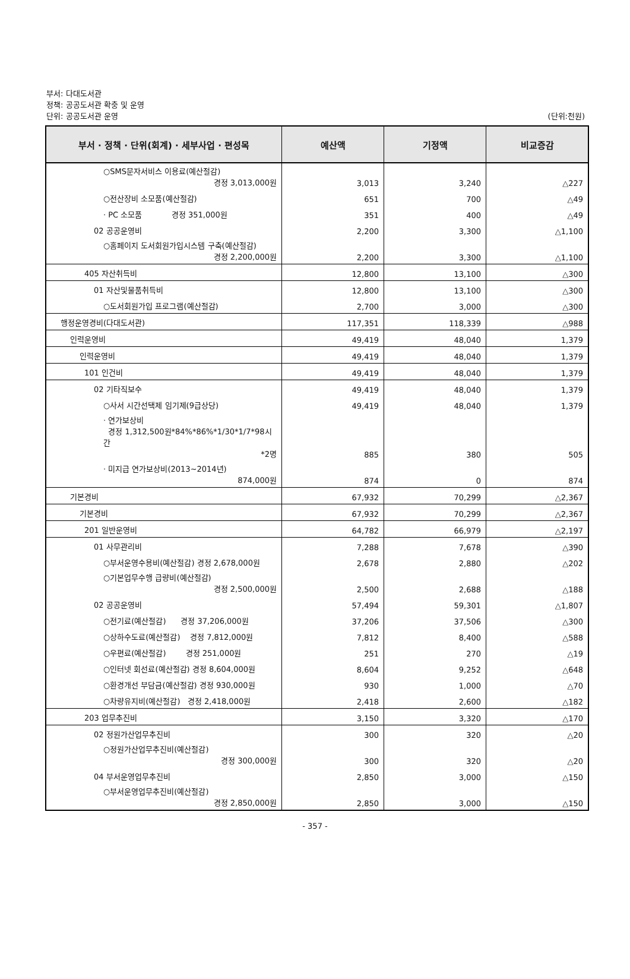부서: 다대도서관
정책: 공공도서관 확충 및 운영
단위: 공공도서관 운영
(단위:천원)
| 부서 · 정책 · 단위(회계) · 세부사업 · 편성목 | 예산액 | 기정액 | 비교증감 |
| --- | --- | --- | --- |
| ○SMS문자서비스 이용료(예산절감) 경정 3,013,000원 | 3,013 | 3,240 | △227 |
| ○전산장비 소모품(예산절감) | 651 | 700 | △49 |
| · PC 소모품 경정 351,000원 | 351 | 400 | △49 |
| 02 공공운영비 | 2,200 | 3,300 | △1,100 |
| ○홈페이지 도서회원가입시스템 구축(예산절감) 경정 2,200,000원 | 2,200 | 3,300 | △1,100 |
| 405 자산취득비 | 12,800 | 13,100 | △300 |
| 01 자산및물품취득비 | 12,800 | 13,100 | △300 |
| ○도서회원가입 프로그램(예산절감) | 2,700 | 3,000 | △300 |
| 행정운영경비(다대도서관) | 117,351 | 118,339 | △988 |
| 인력운영비 | 49,419 | 48,040 | 1,379 |
| 인력운영비 | 49,419 | 48,040 | 1,379 |
| 101 인건비 | 49,419 | 48,040 | 1,379 |
| 02 기타직보수 | 49,419 | 48,040 | 1,379 |
| ○사서 시간선택제 임기제(9급상당) | 49,419 | 48,040 | 1,379 |
| · 연가보상비 경정 1,312,500원*84%*86%*1/30*1/7*98시간 *2명 | 885 | 380 | 505 |
| · 미지급 연가보상비(2013~2014년) 874,000원 | 874 | 0 | 874 |
| 기본경비 | 67,932 | 70,299 | △2,367 |
| 기본경비 | 67,932 | 70,299 | △2,367 |
| 201 일반운영비 | 64,782 | 66,979 | △2,197 |
| 01 사무관리비 | 7,288 | 7,678 | △390 |
| ○부서운영수용비(예산절감) 경정 2,678,000원 | 2,678 | 2,880 | △202 |
| ○기본업무수행 급량비(예산절감) 경정 2,500,000원 | 2,500 | 2,688 | △188 |
| 02 공공운영비 | 57,494 | 59,301 | △1,807 |
| ○전기료(예산절감) 경정 37,206,000원 | 37,206 | 37,506 | △300 |
| ○상하수도료(예산절감) 경정 7,812,000원 | 7,812 | 8,400 | △588 |
| ○우편료(예산절감) 경정 251,000원 | 251 | 270 | △19 |
| ○인터넷 회선료(예산절감) 경정 8,604,000원 | 8,604 | 9,252 | △648 |
| ○환경개선 부담금(예산절감) 경정 930,000원 | 930 | 1,000 | △70 |
| ○차량유지비(예산절감) 경정 2,418,000원 | 2,418 | 2,600 | △182 |
| 203 업무추진비 | 3,150 | 3,320 | △170 |
| 02 정원가산업무추진비 | 300 | 320 | △20 |
| ○정원가산업무추진비(예산절감) 경정 300,000원 | 300 | 320 | △20 |
| 04 부서운영업무추진비 | 2,850 | 3,000 | △150 |
| ○부서운영업무추진비(예산절감) 경정 2,850,000원 | 2,850 | 3,000 | △150 |
- 357 -